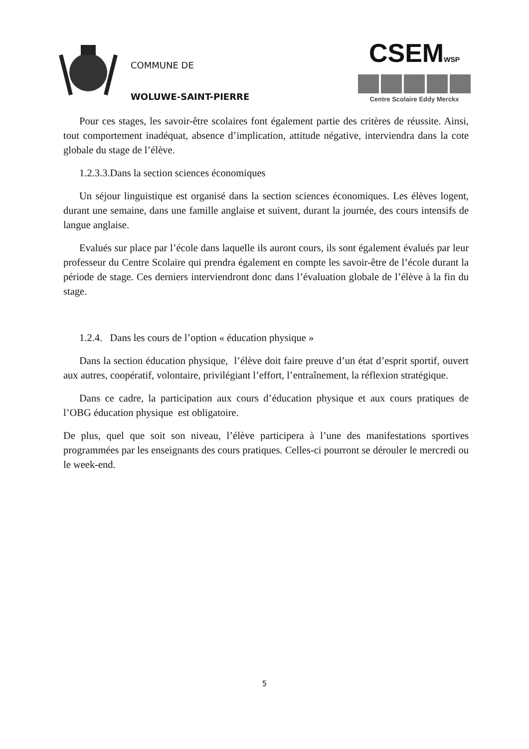COMMUNE DE
WOLUWE-SAINT-PIERRE
CSEMWSP
Centre Scolaire Eddy Merckx
Pour ces stages, les savoir-être scolaires font également partie des critères de réussite. Ainsi, tout comportement inadéquat, absence d’implication, attitude négative, interviendra dans la cote globale du stage de l’élève.
1.2.3.3.Dans la section sciences économiques
Un séjour linguistique est organisé dans la section sciences économiques. Les élèves logent, durant une semaine, dans une famille anglaise et suivent, durant la journée, des cours intensifs de langue anglaise.
Evalués sur place par l’école dans laquelle ils auront cours, ils sont également évalués par leur professeur du Centre Scolaire qui prendra également en compte les savoir-être de l’école durant la période de stage. Ces derniers interviendront donc dans l’évaluation globale de l’élève à la fin du stage.
1.2.4. Dans les cours de l’option « éducation physique »
Dans la section éducation physique, l’élève doit faire preuve d’un état d’esprit sportif, ouvert aux autres, coopératif, volontaire, privilégiant l’effort, l’entraînement, la réflexion stratégique.
Dans ce cadre, la participation aux cours d’éducation physique et aux cours pratiques de l’OBG éducation physique est obligatoire.
De plus, quel que soit son niveau, l’élève participera à l’une des manifestations sportives programmées par les enseignants des cours pratiques. Celles-ci pourront se dérouler le mercredi ou le week-end.
5